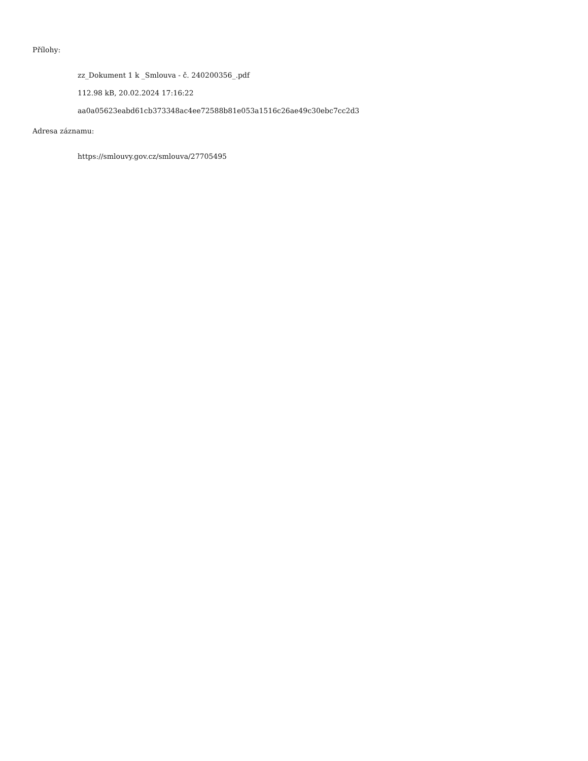Přílohy:
zz_Dokument 1 k _Smlouva - č. 240200356_.pdf
112.98 kB, 20.02.2024 17:16:22
aa0a05623eabd61cb373348ac4ee72588b81e053a1516c26ae49c30ebc7cc2d3
Adresa záznamu:
https://smlouvy.gov.cz/smlouva/27705495